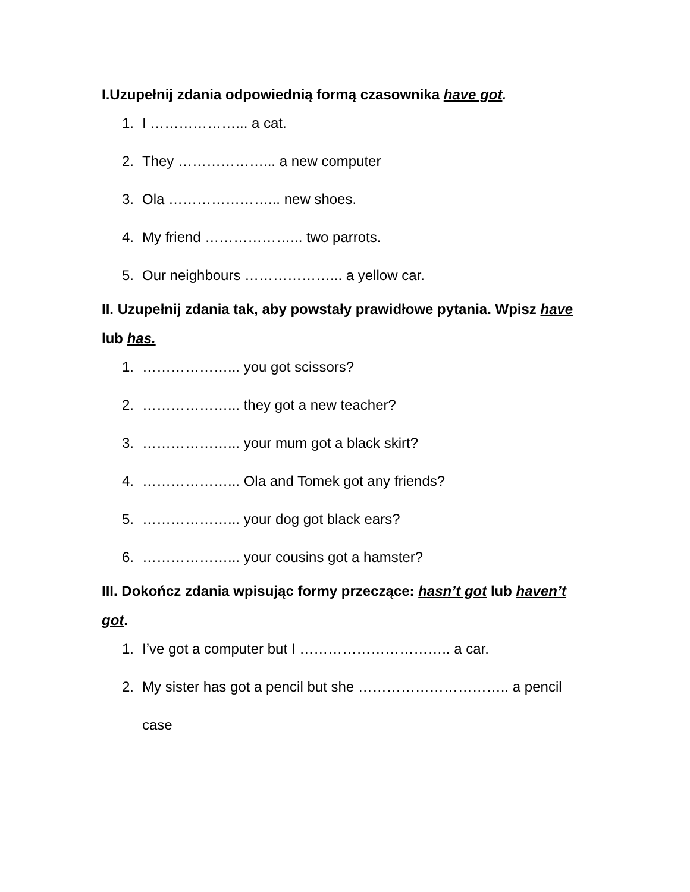I.Uzupełnij zdania odpowiednią formą czasownika have got.
1. I ………………... a cat.
2. They ………………... a new computer
3. Ola …………………... new shoes.
4. My friend ………………... two parrots.
5. Our neighbours ………………... a yellow car.
II. Uzupełnij zdania tak, aby powstały prawidłowe pytania. Wpisz have lub has.
1. ………………... you got scissors?
2. ………………... they got a new teacher?
3. ………………... your mum got a black skirt?
4. ………………... Ola and Tomek got any friends?
5. ………………... your dog got black ears?
6. ………………... your cousins got a hamster?
III. Dokończ zdania wpisując formy przeczące: hasn’t got lub haven’t got.
1. I’ve got a computer but I ………………………….. a car.
2. My sister has got a pencil but she ………………………….. a pencil case